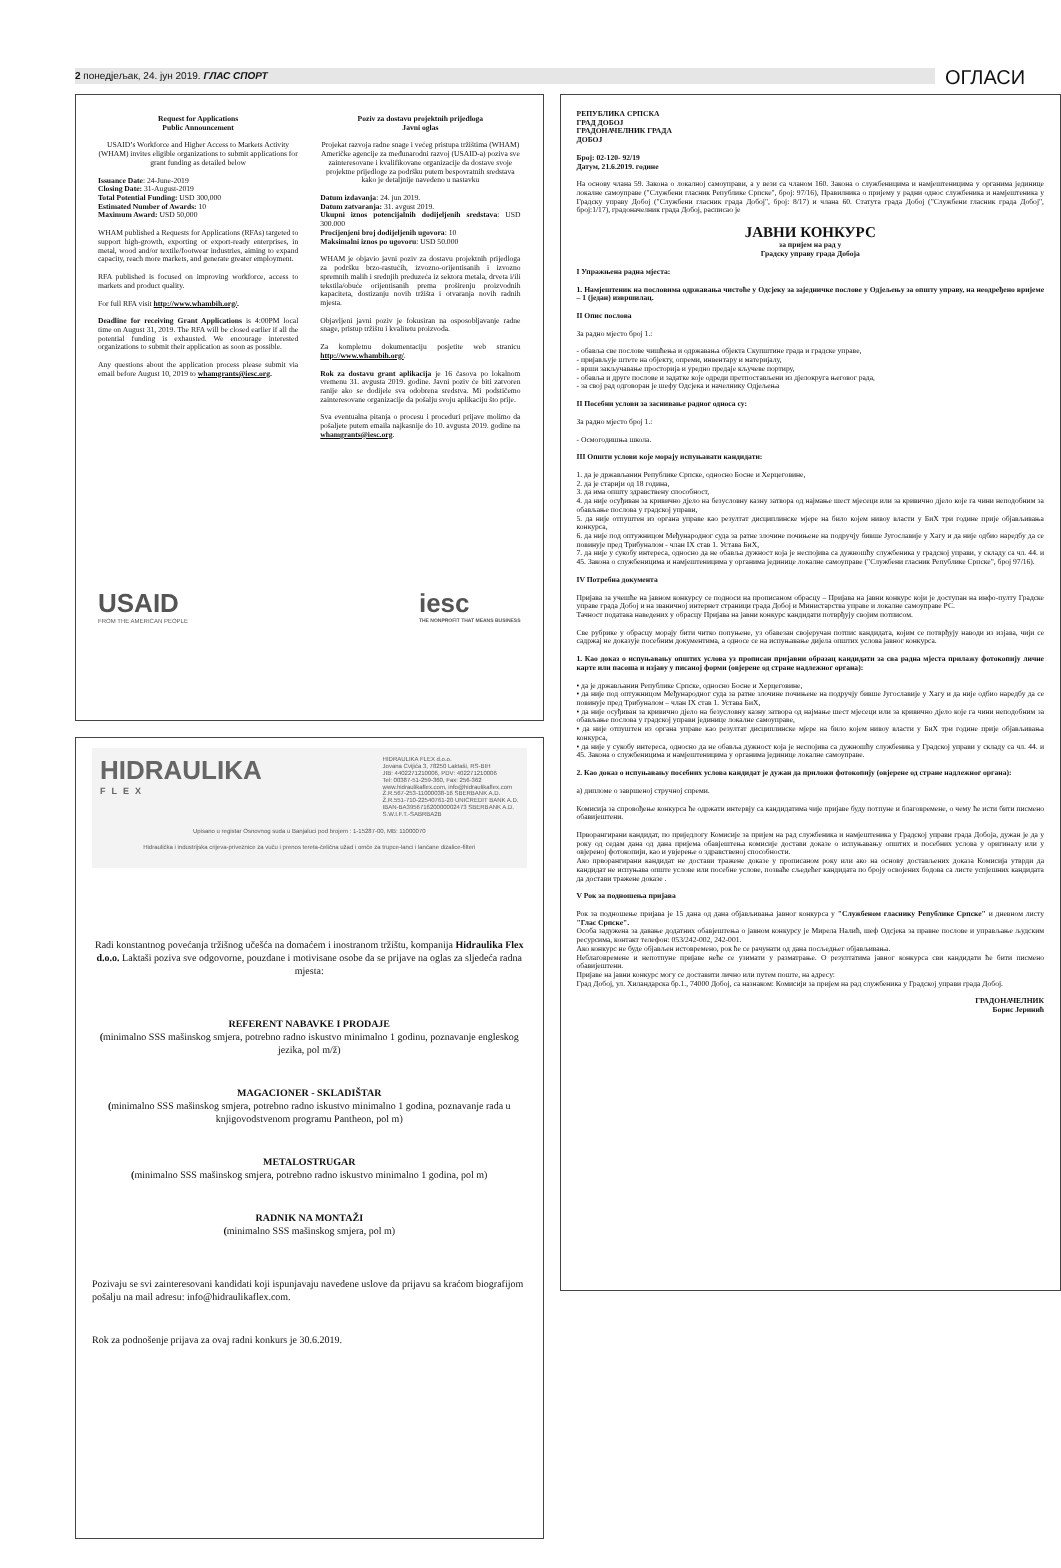2 понедјељак, 24. јун 2019. ГЛАС СПОРТ
ОГЛАСИ
Request for Applications
Public Announcement
USAID’s Workforce and Higher Access to Markets Activity (WHAM) invites eligible organizations to submit applications for grant funding as detailed below
Issuance Date: 24-June-2019
Closing Date: 31-August-2019
Total Potential Funding: USD 300,000
Estimated Number of Awards: 10
Maximum Award: USD 50,000
WHAM published a Requests for Applications (RFAs) targeted to support high-growth, exporting or export-ready enterprises, in metal, wood and/or textile/footwear industries, aiming to expand capacity, reach more markets, and generate greater employment.
RFA published is focused on improving workforce, access to markets and product quality.
For full RFA visit http://www.whambih.org/.
Deadline for receiving Grant Applications is 4:00PM local time on August 31, 2019. The RFA will be closed earlier if all the potential funding is exhausted. We encourage interested organizations to submit their application as soon as possible.
Any questions about the application process please submit via email before August 10, 2019 to whamgrants@iesc.org.
Poziv za dostavu projektnih prijedloga
Javni oglas
Projekat razvoja radne snage i većeg pristupa tržištima (WHAM) Američke agencije za međunarodni razvoj (USAID-a) poziva sve zainteresovane i kvalifikovane organizacije da dostave svoje projektne prijedloge za podršku putem bespovratnih sredstava kako je detaljnije navedeno u nastavku
Datum izdavanja: 24. jun 2019.
Datum zatvaranja: 31. avgust 2019.
Ukupni iznos potencijalnih dodijeljenih sredstava: USD 300.000
Procijenjeni broj dodijeljenih ugovora: 10
Maksimalni iznos po ugovoru: USD 50.000
WHAM je objavio javni poziv za dostavu projektnih prijedloga za podršku brzo-rastućih, izvozno-orijentisanih i izvozno spremnih malih i srednjih preduzeća iz sektora metala, drveta i/ili tekstila/obuće orijentisanih prema proširenju proizvodnih kapaciteta, dostizanju novih tržišta i otvaranja novih radnih mjesta.
Objavljeni javni poziv je fokusiran na osposobljavanje radne snage, pristup tržištu i kvalitetu proizvoda.
Za kompletnu dokumentaciju posjetite web stranicu http://www.whambih.org/.
Rok za dostavu grant aplikacija je 16 časova po lokalnom vremenu 31. avgusta 2019. godine. Javni poziv će biti zatvoren ranije ako se dodijele sva odobrena sredstva. Mi podstičemo zainteresovane organizacije da pošalju svoju aplikaciju što prije.
Sva eventualna pitanja o procesu i proceduri prijave molimo da pošaljete putem emaila najkasnije do 10. avgusta 2019. godine na whamgrants@iesc.org.
USAID
FROM THE AMERICAN PEOPLE
iesc
THE NONPROFIT THAT MEANS BUSINESS
HIDRAULIKA
FLEX
HIDRAULIKA FLEX d.o.o.
Jovana Cvijića 3, 78250 Laktaši, RS-BIH
JIB: 4402271210006, PDV: 402271210006
Tel: 00387-51-259-360, Fax: 256-362
www.hidraulikaflex.com, info@hidraulikaflex.com
Ž.R.567-253-11000038-16 SBERBANK A.D.
Ž.R.551-710-22540761-20 UNICREDIT BANK A.D.
IBAN-BA395671620000002473 SBERBANK A.D.
S.W.I.F.T.-SABRBA2B
Upisano u registar Osnovnog suda u Banjaluci pod brojem : 1-15287-00, MB: 11000070
Hidraulička i industrijska crijeva-priveznice za vuču i prenos tereta-čelična užad i omče za trupce-lanci i lančane dizalice-filteri
Radi konstantnog povećanja tržišnog učešća na domaćem i inostranom tržištu, kompanija Hidraulika Flex d.o.o. Laktaši poziva sve odgovorne, pouzdane i motivisane osobe da se prijave na oglas za sljedeća radna mjesta:
REFERENT NABAVKE I PRODAJE
(minimalno SSS mašinskog smjera, potrebno radno iskustvo minimalno 1 godinu, poznavanje engleskog jezika, pol m/ž)
MAGACIONER - SKLADIŠTAR
(minimalno SSS mašinskog smjera, potrebno radno iskustvo minimalno 1 godina, poznavanje rada u knjigovodstvenom programu Pantheon, pol m)
METALOSTRUGAR
(minimalno SSS mašinskog smjera, potrebno radno iskustvo minimalno 1 godina, pol m)
RADNIK NA MONTAŽI
(minimalno SSS mašinskog smjera, pol m)
Pozivaju se svi zainteresovani kandidati koji ispunjavaju navedene uslove da prijavu sa kraćom biografijom pošalju na mail adresu: info@hidraulikaflex.com.
Rok za podnošenje prijava za ovaj radni konkurs je 30.6.2019.
РЕПУБЛИКА СРПСКА
ГРАД ДОБОЈ
ГРАДОНАЧЕЛНИК ГРАДА
ДОБОЈ
Број: 02-120- 92/19
Датум, 21.6.2019. године
На основу члана 59. Закона о локалној самоуправи, а у вези са чланом 160. Закона о службеницима и намјештеницима у органима јединице локалне самоуправе ("Службени гласник Републике Српске", број: 97/16), Правилника о пријему у радни однос службеника и намјештеника у Градску управу Добој ("Службени гласник града Добој", број: 8/17) и члана 60. Статута града Добој ("Службени гласник града Добој", број:1/17), градоначелник града Добој, расписао је
ЈАВНИ КОНКУРС
за пријем на рад у
Градску управу града Добоја
I Упражњена радна мјеста:
1. Намјештеник на пословима одржавања чистоће у Одсјеку за заједничке послове у Одјељењу за општу управу, на неодређено вријеме – 1 (један) извршилац.
II Опис послова
За радно мјесто број 1.:
- обавља све послове чишћења и одржавања објекта Скупштине града и градске управе,
- пријављује штете на објекту, опреми, инвентару и материјалу,
- врши закључавање просторија и уредно предаје кључеве портиру,
- обавља и друге послове и задатке које одреди претпостављени из дјелокруга његовог рада,
- за свој рад одговоран је шефу Одсјека и начелнику Одјељења
II Посебни услови за заснивање радног односа су:
За радно мјесто број 1.:
- Осмогодишња школа.
III Општи услови које морају испуњавати кандидати:
1. да је држављанин Републике Српске, односно Босне и Херцеговине,
2. да је старији од 18 година,
3. да има општу здравствену способност,
4. да није осуђиван за кривично дјело на безусловну казну затвора од најмање шест мјесеци или за кривично дјело које га чини неподобним за обављање послова у градској управи,
5. да није отпуштен из органа управе као резултат дисциплинске мјере на било којем нивоу власти у БиХ три године прије објављивања конкурса,
6. да није под оптужницом Међународног суда за ратне злочине почињене на подручју бивше Југославије у Хагу и да није одбио наредбу да се повинује пред Трибуналом - члан IX став 1. Устава БиХ,
7. да није у сукобу интереса, односно да не обавља дужност која је неспојива са дужношћу службеника у градској управи, у складу са чл. 44. и 45. Закона о службеницима и намјештеницима у органима јединице локалне самоуправе ("Службени гласник Републике Српске", број 97/16).
IV Потребна документа
Пријава за учешће на јавном конкурсу се подноси на прописаном обрасцу – Пријава на јавни конкурс који је доступан на инфо-пулту Градске управе града Добој и на званичној интернет страници града Добој и Министарства управе и локалне самоуправе РС.
Тачност података наведених у обрасцу Пријава на јавни конкурс кандидати потврђују својим потписом.
Све рубрике у обрасцу морају бити читко попуњене, уз обавезан својеручан потпис кандидата, којим се потврђују наводи из изјава, чији се садржај не доказује посебним документима, а односе се на испуњавање дијела општих услова јавног конкурса.
1. Као доказ о испуњавању општих услова уз прописан пријавни образац кандидати за сва радна мјеста прилажу фотокопију личне карте или пасоша и изјаву у писаној форми (овјерене од стране надлежног органа):
• да је држављанин Републике Српске, односно Босне и Херцеговине,
• да није под оптужницом Међународног суда за ратне злочине почињене на подручју бивше Југославије у Хагу и да није одбио наредбу да се повинује пред Трибуналом – члан IX став 1. Устава БиХ,
• да није осуђиван за кривично дјело на безусловну казну затвора од најмање шест мјесеци или за кривично дјело које га чини неподобним за обављање послова у градској управи јединице локалне самоуправе,
• да није отпуштен из органа управе као резултат дисциплинске мјере на било којем нивоу власти у БиХ три године прије објављивања конкурса,
• да није у сукобу интереса, односно да не обавља дужност која је неспојива са дужношћу службеника у Градској управи у складу са чл. 44. и 45. Закона о службеницима и намјештеницима у органима јединице локалне самоуправе.
2. Као доказ о испуњавању посебних услова кандидат је дужан да приложи фотокопију (овјерене од стране надлежног органа):
а) дипломе о завршеној стручној спреми.
Комисија за спровођење конкурса ће одржати интервју са кандидатима чије пријаве буду потпуне и благовремене, о чему ће исти бити писмено обавијештени.
Прворангирани кандидат, по приједлогу Комисије за пријем на рад службеника и намјештеника у Градској управи града Добоја, дужан је да у року од седам дана од дана пријема обавјештења комисије достави доказе о испуњавању општих и посебних услова у оригиналу или у овјереној фотокопији, као и увјерење о здравственој способности.
Ако прворангирани кандидат не достави тражене доказе у прописаном року или ако на основу достављених доказа Комисија утврди да кандидат не испуњава опште услове или посебне услове, позваће сљедећег кандидата по броју освојених бодова са листе успјешних кандидата да достави тражене доказе .
V Рок за подношења пријава
Рок за подношење пријава је 15 дана од дана објављивања јавног конкурса у "Службеном гласнику Републике Српске" и дневном листу "Глас Српске".
Особа задужена за давање додатних обавјештења о јавном конкурсу је Мирела Налић, шеф Одсјека за правне послове и управљање људским ресурсима, контакт телефон: 053/242-002, 242-001.
Ако конкурс не буде објављен истовремено, рок ће се рачунати од дана посљедњег објављивања.
Неблаговремене и непотпуне пријаве неће се узимати у разматрање. О резултатима јавног конкурса сви кандидати ће бити писмено обавијештени.
Пријаве на јавни конкурс могу се доставити лично или путем поште, на адресу:
Град Добој, ул. Хиландарска бр.1., 74000 Добој, са назнаком: Комисији за пријем на рад службеника у Градској управи града Добој.
ГРАДОНАЧЕЛНИК
Борис Јеринић